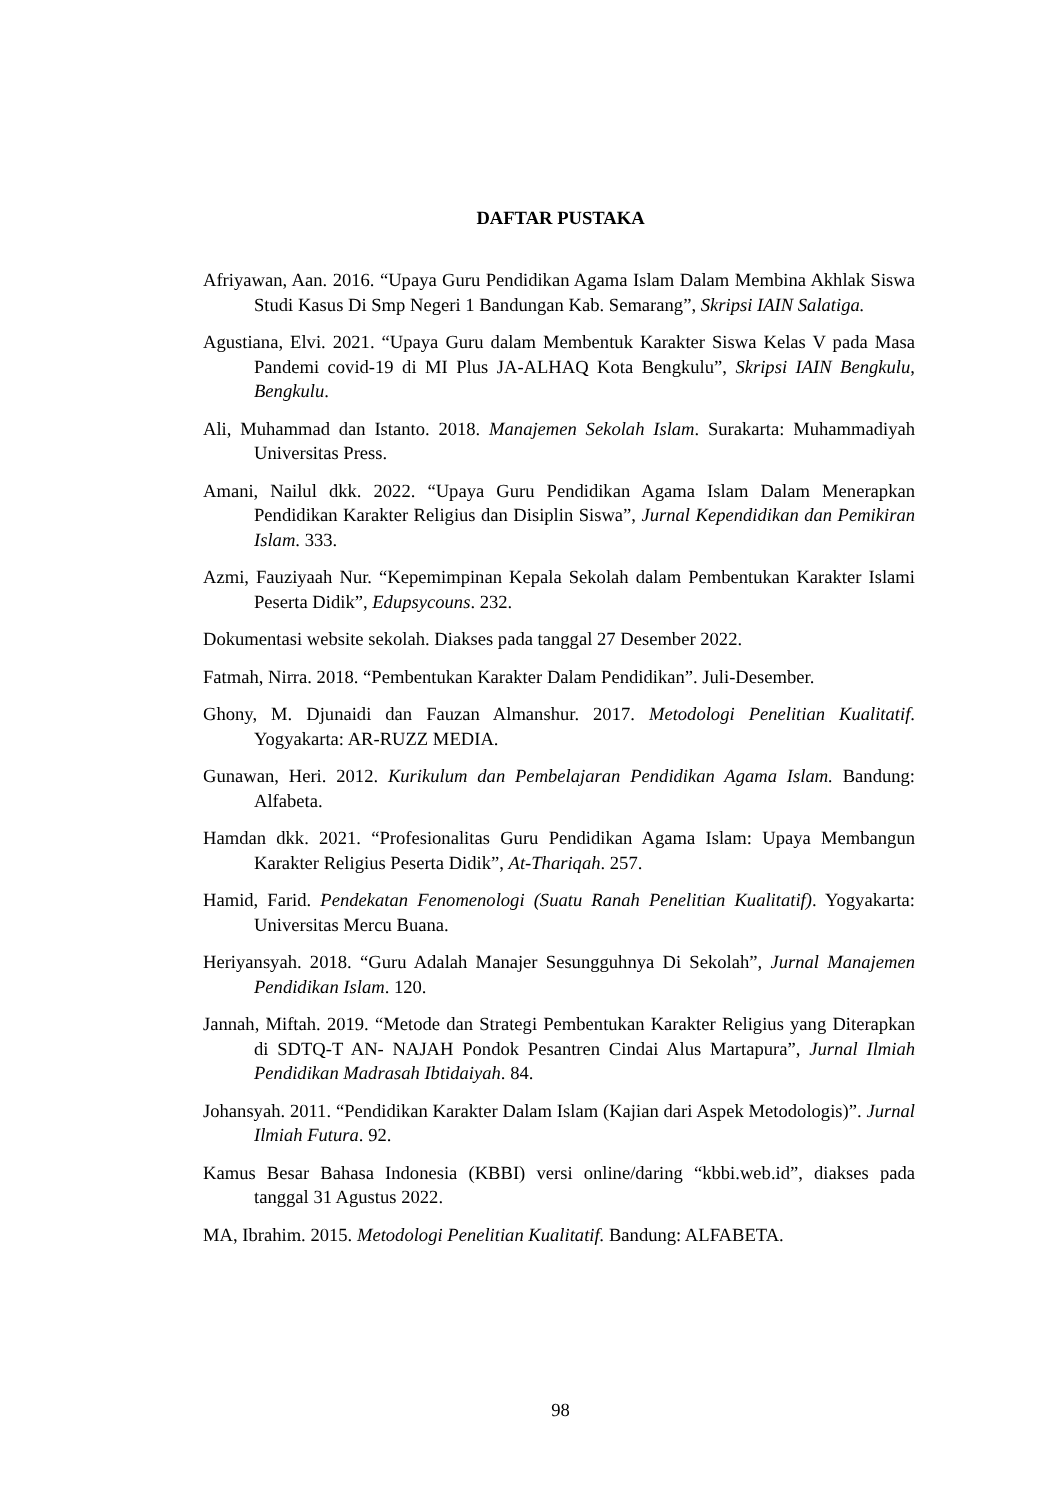DAFTAR PUSTAKA
Afriyawan, Aan. 2016. “Upaya Guru Pendidikan Agama Islam Dalam Membina Akhlak Siswa Studi Kasus Di Smp Negeri 1 Bandungan Kab. Semarang”, Skripsi IAIN Salatiga.
Agustiana, Elvi. 2021. “Upaya Guru dalam Membentuk Karakter Siswa Kelas V pada Masa Pandemi covid-19 di MI Plus JA-ALHAQ Kota Bengkulu”, Skripsi IAIN Bengkulu, Bengkulu.
Ali, Muhammad dan Istanto. 2018. Manajemen Sekolah Islam. Surakarta: Muhammadiyah Universitas Press.
Amani, Nailul dkk. 2022. “Upaya Guru Pendidikan Agama Islam Dalam Menerapkan Pendidikan Karakter Religius dan Disiplin Siswa”, Jurnal Kependidikan dan Pemikiran Islam. 333.
Azmi, Fauziyaah Nur. “Kepemimpinan Kepala Sekolah dalam Pembentukan Karakter Islami Peserta Didik”, Edupsycouns. 232.
Dokumentasi website sekolah. Diakses pada tanggal 27 Desember 2022.
Fatmah, Nirra. 2018. “Pembentukan Karakter Dalam Pendidikan”. Juli-Desember.
Ghony, M. Djunaidi dan Fauzan Almanshur. 2017. Metodologi Penelitian Kualitatif. Yogyakarta: AR-RUZZ MEDIA.
Gunawan, Heri. 2012. Kurikulum dan Pembelajaran Pendidikan Agama Islam. Bandung: Alfabeta.
Hamdan dkk. 2021. “Profesionalitas Guru Pendidikan Agama Islam: Upaya Membangun Karakter Religius Peserta Didik”, At-Thariqah. 257.
Hamid, Farid. Pendekatan Fenomenologi (Suatu Ranah Penelitian Kualitatif). Yogyakarta: Universitas Mercu Buana.
Heriyansyah. 2018. “Guru Adalah Manajer Sesungguhnya Di Sekolah”, Jurnal Manajemen Pendidikan Islam. 120.
Jannah, Miftah. 2019. “Metode dan Strategi Pembentukan Karakter Religius yang Diterapkan di SDTQ-T AN- NAJAH Pondok Pesantren Cindai Alus Martapura”, Jurnal Ilmiah Pendidikan Madrasah Ibtidaiyah. 84.
Johansyah. 2011. “Pendidikan Karakter Dalam Islam (Kajian dari Aspek Metodologis)”. Jurnal Ilmiah Futura. 92.
Kamus Besar Bahasa Indonesia (KBBI) versi online/daring “kbbi.web.id”, diakses pada tanggal 31 Agustus 2022.
MA, Ibrahim. 2015. Metodologi Penelitian Kualitatif. Bandung: ALFABETA.
98